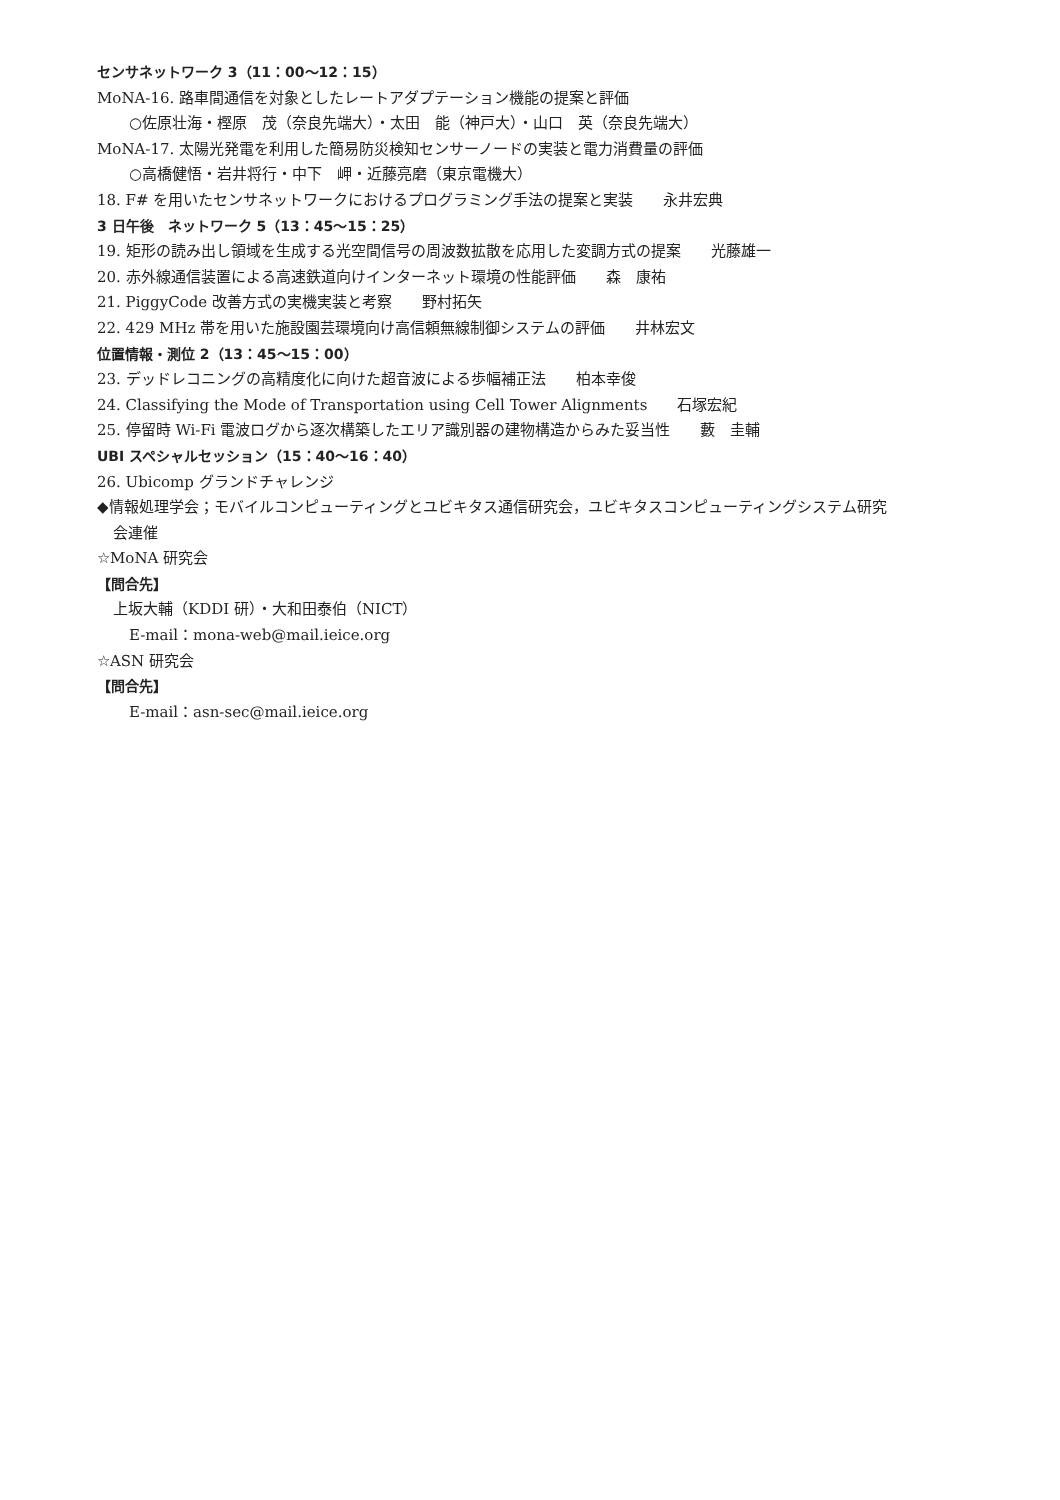センサネットワーク 3（11：00～12：15）
MoNA-16. 路車間通信を対象としたレートアダプテーション機能の提案と評価
○佐原壮海・樫原　茂（奈良先端大）・太田　能（神戸大）・山口　英（奈良先端大）
MoNA-17. 太陽光発電を利用した簡易防災検知センサーノードの実装と電力消費量の評価
○高橋健悟・岩井将行・中下　岬・近藤亮磨（東京電機大）
18. F# を用いたセンサネットワークにおけるプログラミング手法の提案と実装　　永井宏典
3 日午後　ネットワーク 5（13：45～15：25）
19. 矩形の読み出し領域を生成する光空間信号の周波数拡散を応用した変調方式の提案　　光藤雄一
20. 赤外線通信装置による高速鉄道向けインターネット環境の性能評価　　森　康祐
21. PiggyCode 改善方式の実機実装と考察　　野村拓矢
22. 429 MHz 帯を用いた施設園芸環境向け高信頼無線制御システムの評価　　井林宏文
位置情報・測位 2（13：45～15：00）
23. デッドレコニングの高精度化に向けた超音波による歩幅補正法　　柏本幸俊
24. Classifying the Mode of Transportation using Cell Tower Alignments　　石塚宏紀
25. 停留時 Wi-Fi 電波ログから逐次構築したエリア識別器の建物構造からみた妥当性　　藪　圭輔
UBI スペシャルセッション（15：40～16：40）
26. Ubicomp グランドチャレンジ
◆情報処理学会；モバイルコンピューティングとユビキタス通信研究会，ユビキタスコンピューティングシステム研究
会連催
☆MoNA 研究会
【問合先】
上坂大輔（KDDI 研）・大和田泰伯（NICT）
E-mail：mona-web@mail.ieice.org
☆ASN 研究会
【問合先】
E-mail：asn-sec@mail.ieice.org